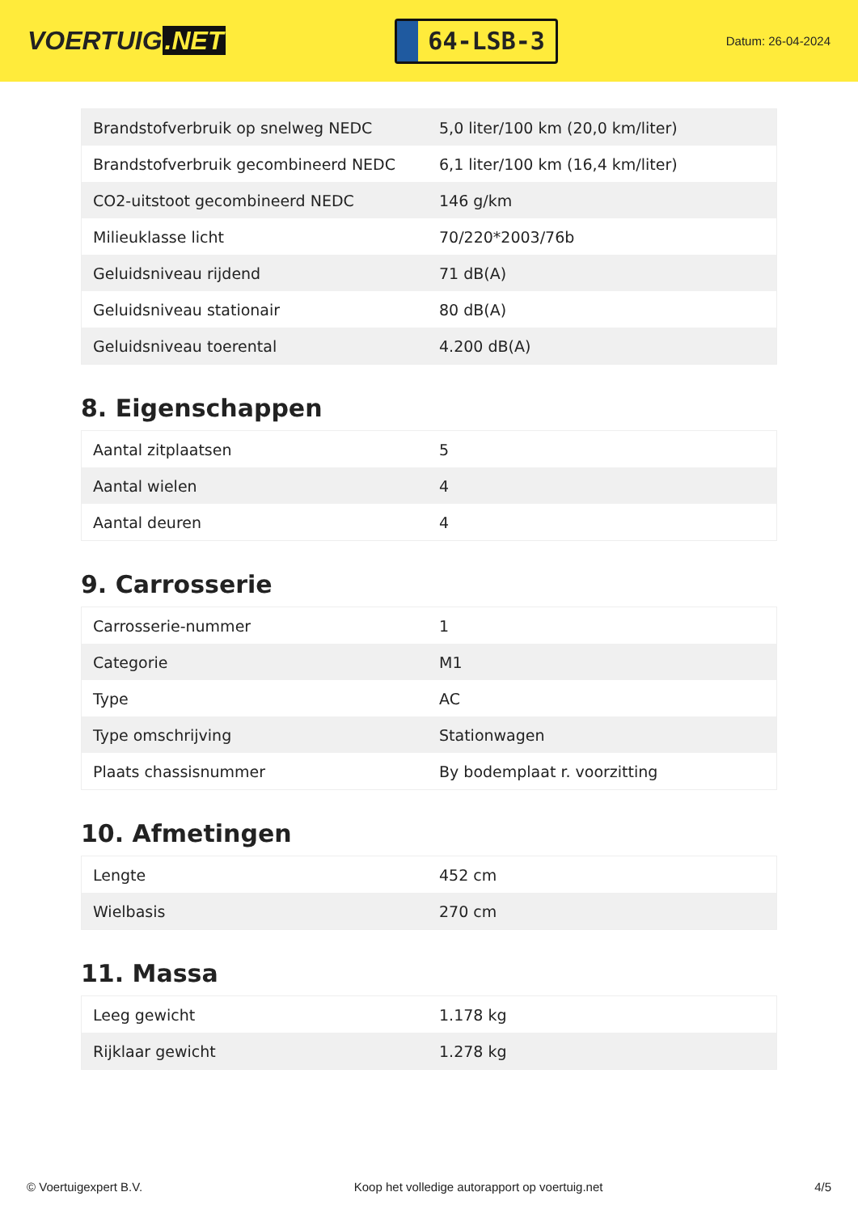VOERTUIG.NET
64-LSB-3
Datum: 26-04-2024
| Brandstofverbruik op snelweg NEDC | 5,0 liter/100 km (20,0 km/liter) |
| Brandstofverbruik gecombineerd NEDC | 6,1 liter/100 km (16,4 km/liter) |
| CO2-uitstoot gecombineerd NEDC | 146 g/km |
| Milieuklasse licht | 70/220*2003/76b |
| Geluidsniveau rijdend | 71 dB(A) |
| Geluidsniveau stationair | 80 dB(A) |
| Geluidsniveau toerental | 4.200 dB(A) |
8. Eigenschappen
| Aantal zitplaatsen | 5 |
| Aantal wielen | 4 |
| Aantal deuren | 4 |
9. Carrosserie
| Carrosserie-nummer | 1 |
| Categorie | M1 |
| Type | AC |
| Type omschrijving | Stationwagen |
| Plaats chassisnummer | By bodemplaat r. voorzitting |
10. Afmetingen
| Lengte | 452 cm |
| Wielbasis | 270 cm |
11. Massa
| Leeg gewicht | 1.178 kg |
| Rijklaar gewicht | 1.278 kg |
© Voertuigexpert B.V. Koop het volledige autorapport op voertuig.net 4/5